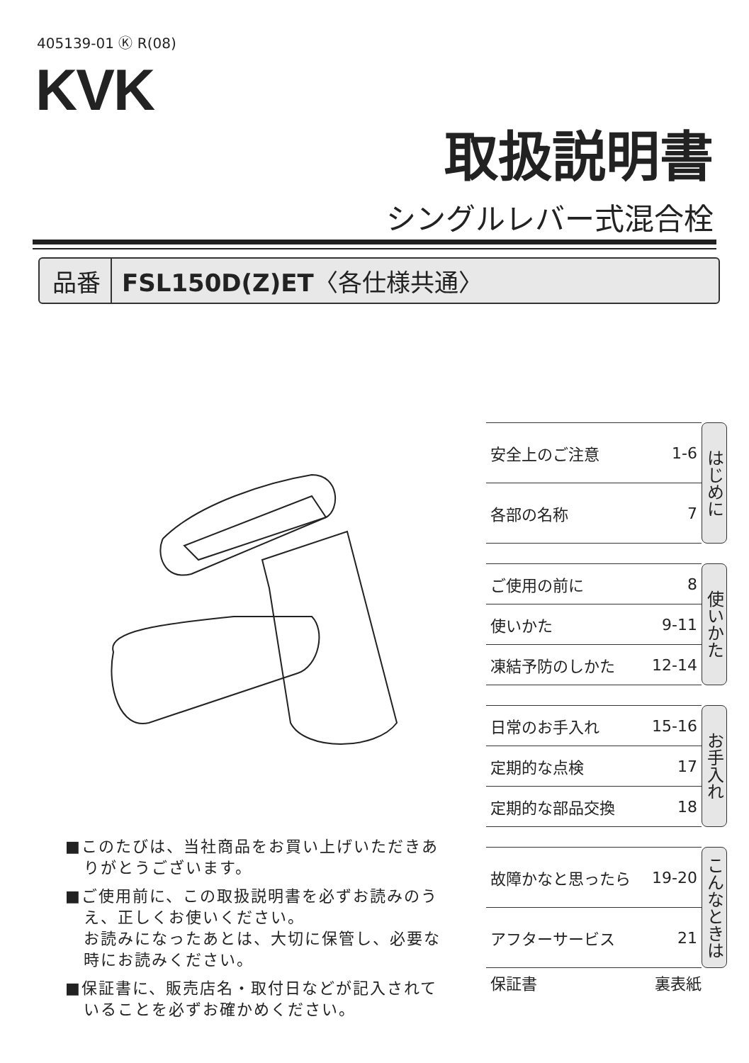405139-01 Ⓚ R(08)
KVK
取扱説明書
シングルレバー式混合栓
品番 FSL150D(Z)ET〈各仕様共通〉
■このたびは、当社商品をお買い上げいただきありがとうございます。
■ご使用前に、この取扱説明書を必ずお読みのうえ、正しくお使いください。
お読みになったあとは、大切に保管し、必要な時にお読みください。
■保証書に、販売店名・取付日などが記入されていることを必ずお確かめください。
安全上のご注意 1-6
各部の名称 7
はじめに
ご使用の前に 8
使いかた 9-11
凍結予防のしかた 12-14
使いかた
日常のお手入れ 15-16
定期的な点検 17
定期的な部品交換 18
お手入れ
故障かなと思ったら 19-20
アフターサービス 21
こんなときは
保証書 裏表紙